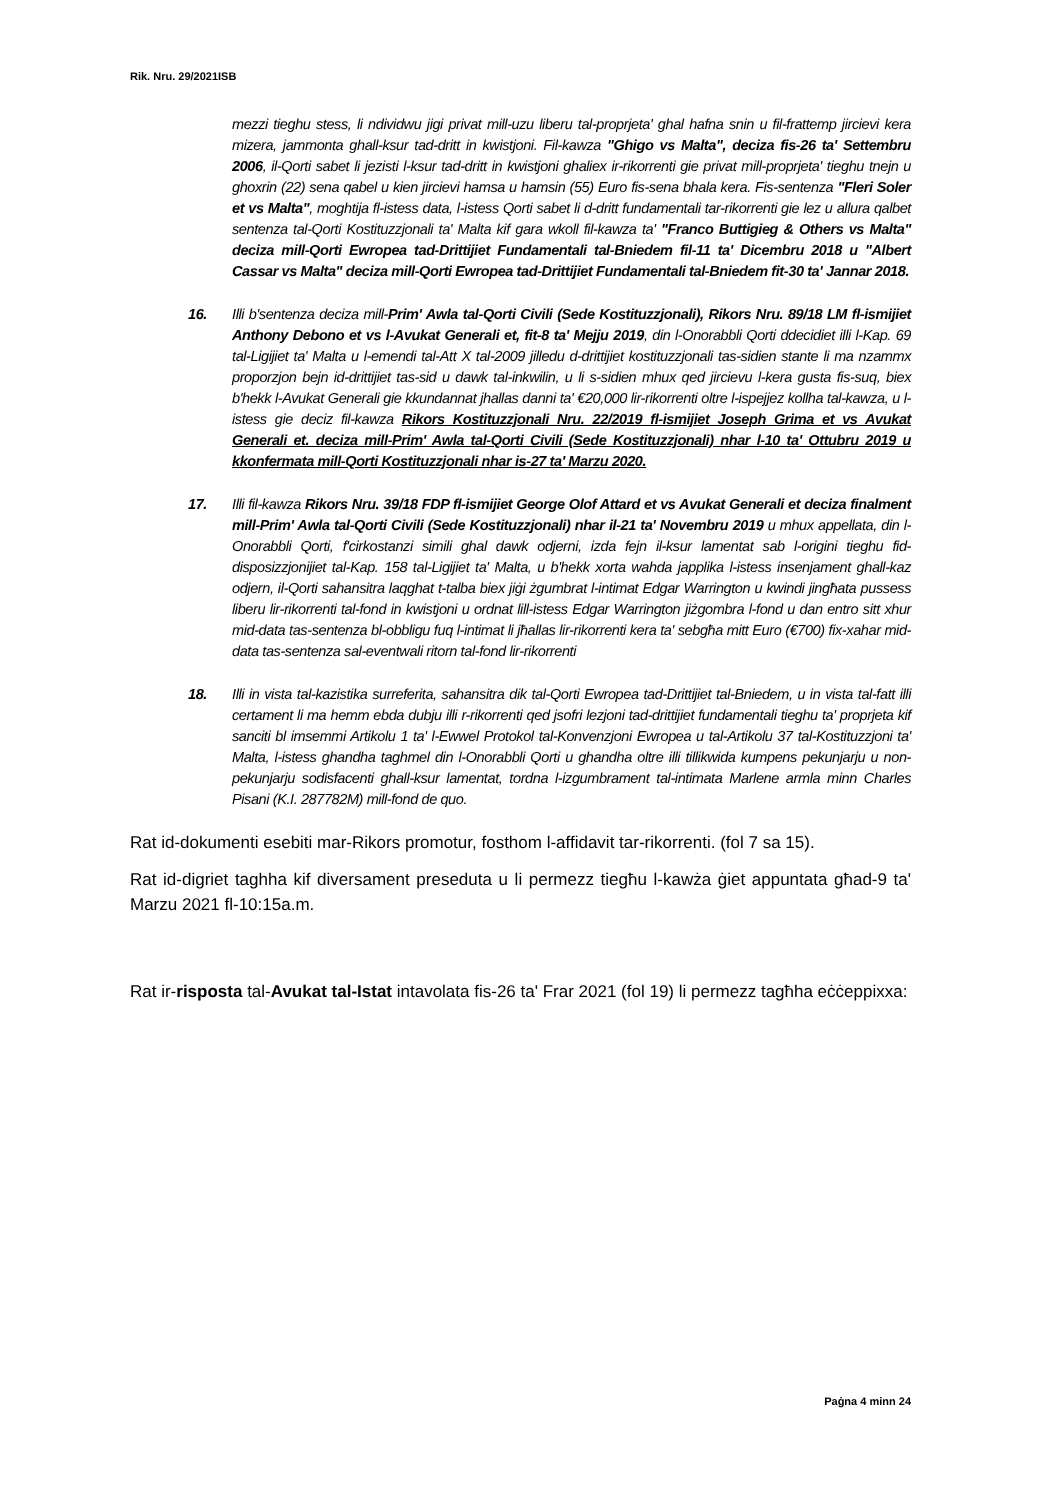Rik. Nru. 29/2021ISB
mezzi tieghu stess, li ndividwu jigi privat mill-uzu liberu tal-proprjeta' ghal hafna snin u fil-frattemp jircievi kera mizera, jammonta ghall-ksur tad-dritt in kwistjoni. Fil-kawza "Ghigo vs Malta", deciza fis-26 ta' Settembru 2006, il-Qorti sabet li jezisti l-ksur tad-dritt in kwistjoni ghaliex ir-rikorrenti gie privat mill-proprjeta' tieghu tnejn u ghoxrin (22) sena qabel u kien jircievi hamsa u hamsin (55) Euro fis-sena bhala kera. Fis-sentenza "Fleri Soler et vs Malta", moghtija fl-istess data, l-istess Qorti sabet li d-dritt fundamentali tar-rikorrenti gie lez u allura qalbet sentenza tal-Qorti Kostituzzjonali ta' Malta kif gara wkoll fil-kawza ta' "Franco Buttigieg & Others vs Malta" deciza mill-Qorti Ewropea tad-Drittijiet Fundamentali tal-Bniedem fil-11 ta' Dicembru 2018 u "Albert Cassar vs Malta" deciza mill-Qorti Ewropea tad-Drittijiet Fundamentali tal-Bniedem fit-30 ta' Jannar 2018.
16. Illi b'sentenza deciza mill-Prim' Awla tal-Qorti Civili (Sede Kostituzzjonali), Rikors Nru. 89/18 LM fl-ismijiet Anthony Debono et vs l-Avukat Generali et, fit-8 ta' Mejju 2019, din l-Onorabbli Qorti ddecidiet illi l-Kap. 69 tal-Ligijiet ta' Malta u l-emendi tal-Att X tal-2009 jilledu d-drittijiet kostituzzjonali tas-sidien stante li ma nzammx proporzjon bejn id-drittijiet tas-sid u dawk tal-inkwilin, u li s-sidien mhux qed jircievu l-kera gusta fis-suq, biex b'hekk l-Avukat Generali gie kkundannat jhallas danni ta' €20,000 lir-rikorrenti oltre l-ispejjez kollha tal-kawza, u l-istess gie deciz fil-kawza Rikors Kostituzzjonali Nru. 22/2019 fl-ismijiet Joseph Grima et vs Avukat Generali et. deciza mill-Prim' Awla tal-Qorti Civili (Sede Kostituzzjonali) nhar l-10 ta' Ottubru 2019 u kkonfermata mill-Qorti Kostituzzjonali nhar is-27 ta' Marzu 2020.
17. Illi fil-kawza Rikors Nru. 39/18 FDP fl-ismijiet George Olof Attard et vs Avukat Generali et deciza finalment mill-Prim' Awla tal-Qorti Civili (Sede Kostituzzjonali) nhar il-21 ta' Novembru 2019 u mhux appellata, din l-Onorabbli Qorti, f'cirkostanzi simili ghal dawk odjerni, izda fejn il-ksur lamentat sab l-origini tieghu fid-disposizzjonijiet tal-Kap. 158 tal-Ligijiet ta' Malta, u b'hekk xorta wahda japplika l-istess insenjament ghall-kaz odjern, il-Qorti sahansitra laqghat t-talba biex jiġi żgumbrat l-intimat Edgar Warrington u kwindi jingħata pussess liberu lir-rikorrenti tal-fond in kwistjoni u ordnat lill-istess Edgar Warrington jiżgombra l-fond u dan entro sitt xhur mid-data tas-sentenza bl-obbligu fuq l-intimat li jħallas lir-rikorrenti kera ta' sebgħa mitt Euro (€700) fix-xahar mid-data tas-sentenza sal-eventwali ritorn tal-fond lir-rikorrenti
18. Illi in vista tal-kazistika surreferita, sahansitra dik tal-Qorti Ewropea tad-Drittijiet tal-Bniedem, u in vista tal-fatt illi certament li ma hemm ebda dubju illi r-rikorrenti qed jsofri lezjoni tad-drittijiet fundamentali tieghu ta' proprjeta kif sanciti bl imsemmi Artikolu 1 ta' l-Ewwel Protokol tal-Konvenzjoni Ewropea u tal-Artikolu 37 tal-Kostituzzjoni ta' Malta, l-istess ghandha taghmel din l-Onorabbli Qorti u ghandha oltre illi tillikwida kumpens pekunjarju u non-pekunjarju sodisfacenti ghall-ksur lamentat, tordna l-izgumbrament tal-intimata Marlene armla minn Charles Pisani (K.I. 287782M) mill-fond de quo.
Rat id-dokumenti esebiti mar-Rikors promotur, fosthom l-affidavit tar-rikorrenti. (fol 7 sa 15).
Rat id-digriet taghha kif diversament preseduta u li permezz tiegħu l-kawża ġiet appuntata għad-9 ta' Marzu 2021 fl-10:15a.m.
Rat ir-risposta tal-Avukat tal-Istat intavolata fis-26 ta' Frar 2021 (fol 19) li permezz tagħha eċċeppixxa:
Paġna 4 minn 24